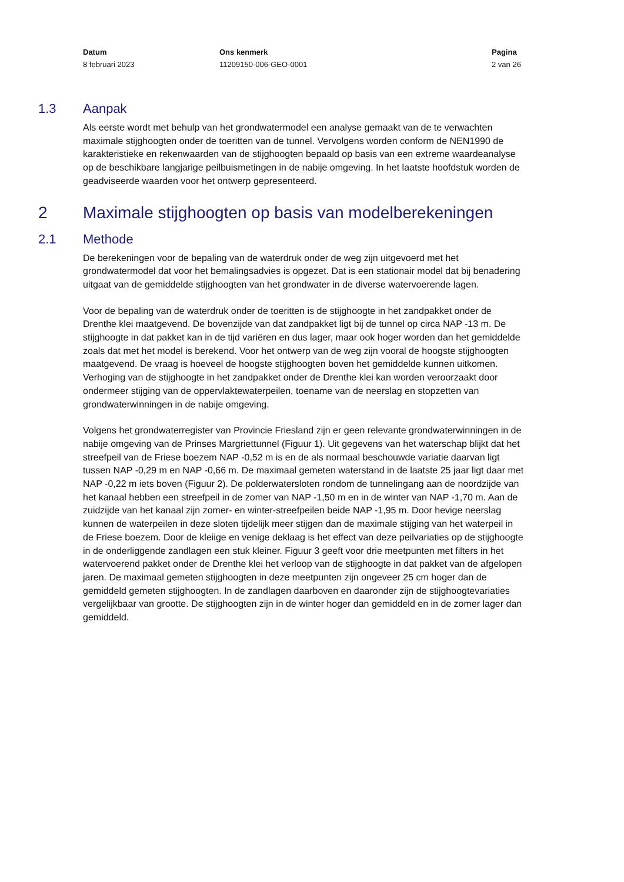Datum
8 februari 2023
Ons kenmerk
11209150-006-GEO-0001
Pagina
2 van 26
1.3 Aanpak
Als eerste wordt met behulp van het grondwatermodel een analyse gemaakt van de te verwachten maximale stijghoogten onder de toeritten van de tunnel. Vervolgens worden conform de NEN1990 de karakteristieke en rekenwaarden van de stijghoogten bepaald op basis van een extreme waardeanalyse op de beschikbare langjarige peilbuismetingen in de nabije omgeving. In het laatste hoofdstuk worden de geadviseerde waarden voor het ontwerp gepresenteerd.
2 Maximale stijghoogten op basis van modelberekeningen
2.1 Methode
De berekeningen voor de bepaling van de waterdruk onder de weg zijn uitgevoerd met het grondwatermodel dat voor het bemalingsadvies is opgezet. Dat is een stationair model dat bij benadering uitgaat van de gemiddelde stijghoogten van het grondwater in de diverse watervoerende lagen.
Voor de bepaling van de waterdruk onder de toeritten is de stijghoogte in het zandpakket onder de Drenthe klei maatgevend. De bovenzijde van dat zandpakket ligt bij de tunnel op circa NAP -13 m. De stijghoogte in dat pakket kan in de tijd variëren en dus lager, maar ook hoger worden dan het gemiddelde zoals dat met het model is berekend. Voor het ontwerp van de weg zijn vooral de hoogste stijghoogten maatgevend. De vraag is hoeveel de hoogste stijghoogten boven het gemiddelde kunnen uitkomen. Verhoging van de stijghoogte in het zandpakket onder de Drenthe klei kan worden veroorzaakt door ondermeer stijging van de oppervlaktewaterpeilen, toename van de neerslag en stopzetten van grondwaterwinningen in de nabije omgeving.
Volgens het grondwaterregister van Provincie Friesland zijn er geen relevante grondwaterwinningen in de nabije omgeving van de Prinses Margriettunnel (Figuur 1). Uit gegevens van het waterschap blijkt dat het streefpeil van de Friese boezem NAP -0,52 m is en de als normaal beschouwde variatie daarvan ligt tussen NAP -0,29 m en NAP -0,66 m. De maximaal gemeten waterstand in de laatste 25 jaar ligt daar met NAP -0,22 m iets boven (Figuur 2). De polderwatersloten rondom de tunnelingang aan de noordzijde van het kanaal hebben een streefpeil in de zomer van NAP -1,50 m en in de winter van NAP -1,70 m. Aan de zuidzijde van het kanaal zijn zomer- en winter-streefpeilen beide NAP -1,95 m. Door hevige neerslag kunnen de waterpeilen in deze sloten tijdelijk meer stijgen dan de maximale stijging van het waterpeil in de Friese boezem. Door de kleiige en venige deklaag is het effect van deze peilvariaties op de stijghoogte in de onderliggende zandlagen een stuk kleiner. Figuur 3 geeft voor drie meetpunten met filters in het watervoerend pakket onder de Drenthe klei het verloop van de stijghoogte in dat pakket van de afgelopen jaren. De maximaal gemeten stijghoogten in deze meetpunten zijn ongeveer 25 cm hoger dan de gemiddeld gemeten stijghoogten. In de zandlagen daarboven en daaronder zijn de stijghoogtevariaties vergelijkbaar van grootte. De stijghoogten zijn in de winter hoger dan gemiddeld en in de zomer lager dan gemiddeld.